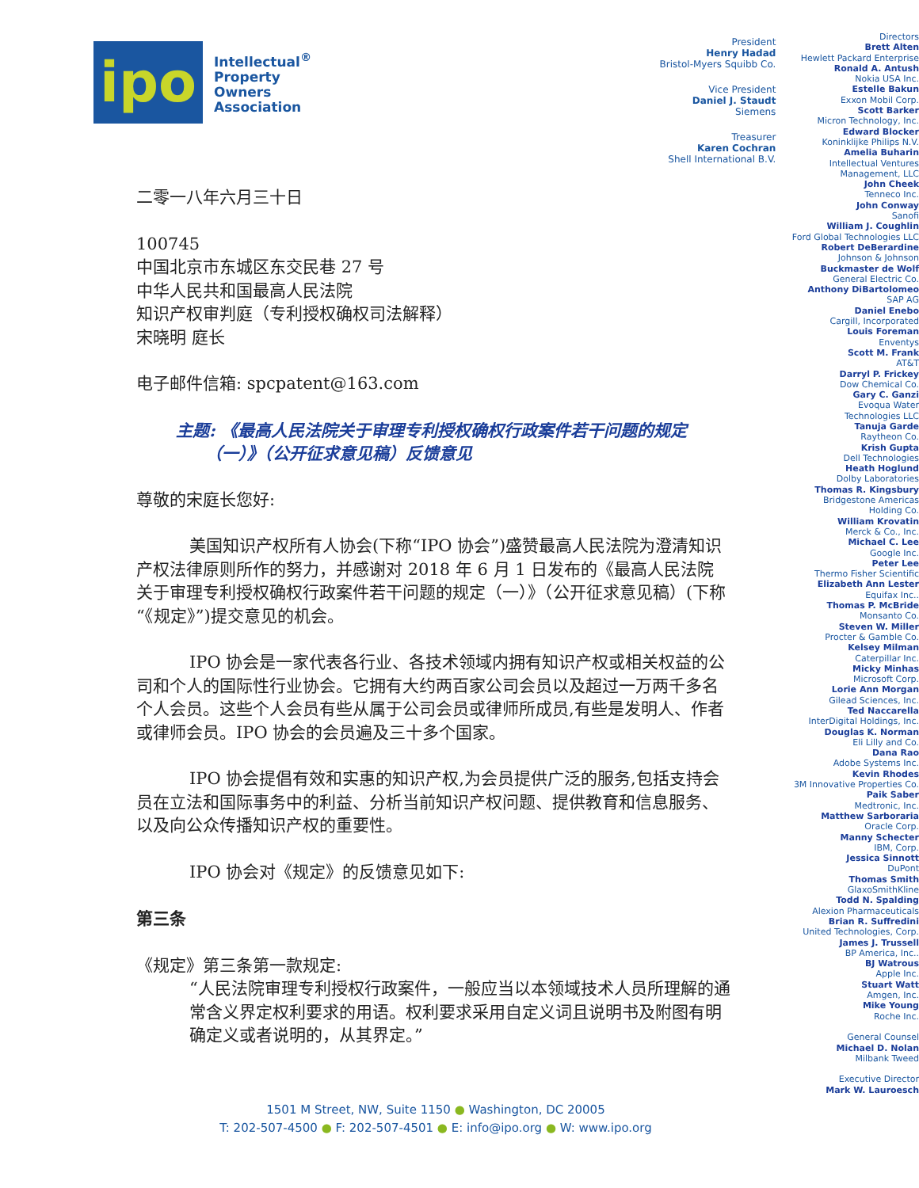ipo
Intellectual<sup>®</sup>
Property
Owners
Association
President
Henry Hadad
Bristol-Myers Squibb Co.
Vice President
Daniel J. Staudt
Siemens
Treasurer
Karen Cochran
Shell International B.V.
Directors
Brett Alten
Hewlett Packard Enterprise
Ronald A. Antush
Nokia USA Inc.
Estelle Bakun
Exxon Mobil Corp.
Scott Barker
Micron Technology, Inc.
Edward Blocker
Koninklijke Philips N.V.
Amelia Buharin
Intellectual Ventures
Management, LLC
John Cheek
Tenneco Inc.
John Conway
Sanofi
William J. Coughlin
Ford Global Technologies LLC
Robert DeBerardine
Johnson & Johnson
Buckmaster de Wolf
General Electric Co.
Anthony DiBartolomeo
SAP AG
Daniel Enebo
Cargill, Incorporated
Louis Foreman
Enventys
Scott M. Frank
AT&T
Darryl P. Frickey
Dow Chemical Co.
Gary C. Ganzi
Evoqua Water
Technologies LLC
Tanuja Garde
Raytheon Co.
Krish Gupta
Dell Technologies
Heath Hoglund
Dolby Laboratories
Thomas R. Kingsbury
Bridgestone Americas
Holding Co.
William Krovatin
Merck & Co., Inc.
Michael C. Lee
Google Inc.
Peter Lee
Thermo Fisher Scientific
Elizabeth Ann Lester
Equifax Inc..
Thomas P. McBride
Monsanto Co.
Steven W. Miller
Procter & Gamble Co.
Kelsey Milman
Caterpillar Inc.
Micky Minhas
Microsoft Corp.
Lorie Ann Morgan
Gilead Sciences, Inc.
Ted Naccarella
InterDigital Holdings, Inc.
Douglas K. Norman
Eli Lilly and Co.
Dana Rao
Adobe Systems Inc.
Kevin Rhodes
3M Innovative Properties Co.
Paik Saber
Medtronic, Inc.
Matthew Sarboraria
Oracle Corp.
Manny Schecter
IBM, Corp.
Jessica Sinnott
DuPont
Thomas Smith
GlaxoSmithKline
Todd N. Spalding
Alexion Pharmaceuticals
Brian R. Suffredini
United Technologies, Corp.
James J. Trussell
BP America, Inc..
BJ Watrous
Apple Inc.
Stuart Watt
Amgen, Inc.
Mike Young
Roche Inc.
General Counsel
Michael D. Nolan
Milbank Tweed
Executive Director
Mark W. Lauroesch
二零一八年六月三十日
100745
中国北京市东城区东交民巷 27 号
中华人民共和国最高人民法院
知识产权审判庭（专利授权确权司法解释）
宋晓明 庭长
电子邮件信箱: spcpatent@163.com
主题: 《最高人民法院关于审理专利授权确权行政案件若干问题的规定
（一）》（公开征求意见稿）反馈意见
尊敬的宋庭长您好:
美国知识产权所有人协会(下称“IPO 协会”)盛赞最高人民法院为澄清知识产权法律原则所作的努力，并感谢对 2018 年 6 月 1 日发布的《最高人民法院关于审理专利授权确权行政案件若干问题的规定（一）》（公开征求意见稿）(下称“《规定》”)提交意见的机会。
IPO 协会是一家代表各行业、各技术领域内拥有知识产权或相关权益的公司和个人的国际性行业协会。它拥有大约两百家公司会员以及超过一万两千多名个人会员。这些个人会员有些从属于公司会员或律师所成员,有些是发明人、作者或律师会员。IPO 协会的会员遍及三十多个国家。
IPO 协会提倡有效和实惠的知识产权,为会员提供广泛的服务,包括支持会员在立法和国际事务中的利益、分析当前知识产权问题、提供教育和信息服务、以及向公众传播知识产权的重要性。
IPO 协会对《规定》的反馈意见如下:
第三条
《规定》第三条第一款规定:
“人民法院审理专利授权行政案件，一般应当以本领域技术人员所理解的通常含义界定权利要求的用语。权利要求采用自定义词且说明书及附图有明确定义或者说明的，从其界定。”
1501 M Street, NW, Suite 1150 ● Washington, DC 20005
T: 202-507-4500 ● F: 202-507-4501 ● E: info@ipo.org ● W: www.ipo.org